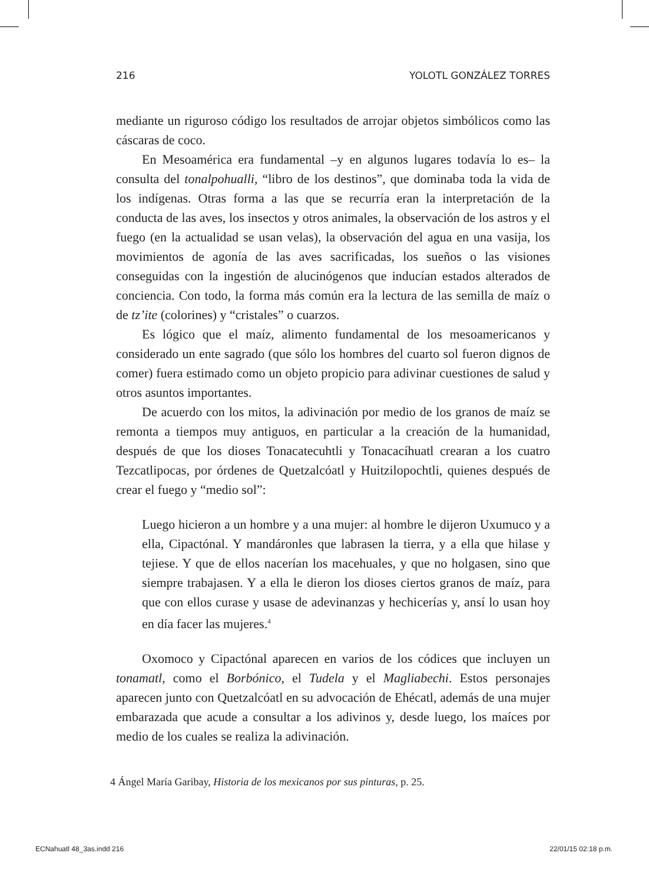216 YOLOTL GONZÁLEZ TORRES
mediante un riguroso código los resultados de arrojar objetos simbólicos como las cáscaras de coco.
En Mesoamérica era fundamental –y en algunos lugares todavía lo es– la consulta del tonalpohualli, “libro de los destinos”, que dominaba toda la vida de los indígenas. Otras forma a las que se recurría eran la interpretación de la conducta de las aves, los insectos y otros animales, la observación de los astros y el fuego (en la actualidad se usan velas), la observación del agua en una vasija, los movimientos de agonía de las aves sacrificadas, los sueños o las visiones conseguidas con la ingestión de alucinógenos que inducían estados alterados de conciencia. Con todo, la forma más común era la lectura de las semilla de maíz o de tz’ite (colorines) y “cristales” o cuarzos.
Es lógico que el maíz, alimento fundamental de los mesoamericanos y considerado un ente sagrado (que sólo los hombres del cuarto sol fueron dignos de comer) fuera estimado como un objeto propicio para adivinar cuestiones de salud y otros asuntos importantes.
De acuerdo con los mitos, la adivinación por medio de los granos de maíz se remonta a tiempos muy antiguos, en particular a la creación de la humanidad, después de que los dioses Tonacatecuhtli y Tonacacíhuatl crearan a los cuatro Tezcatlipocas, por órdenes de Quetzalcóatl y Huitzilopochtli, quienes después de crear el fuego y “medio sol”:
Luego hicieron a un hombre y a una mujer: al hombre le dijeron Uxumuco y a ella, Cipactónal. Y mandáronles que labrasen la tierra, y a ella que hilase y tejiese. Y que de ellos nacerían los macehuales, y que no holgasen, sino que siempre trabajasen. Y a ella le dieron los dioses ciertos granos de maíz, para que con ellos curase y usase de adevinanzas y hechicerías y, ansí lo usan hoy en día facer las mujeres.<sup>4</sup>
Oxomoco y Cipactónal aparecen en varios de los códices que incluyen un tonamatl, como el Borbónico, el Tudela y el Magliabechi. Estos personajes aparecen junto con Quetzalcóatl en su advocación de Ehécatl, además de una mujer embarazada que acude a consultar a los adivinos y, desde luego, los maíces por medio de los cuales se realiza la adivinación.
4 Ángel María Garibay, Historia de los mexicanos por sus pinturas, p. 25.
ECNahuatl 48_3as.indd 216 22/01/15 02:18 p.m.